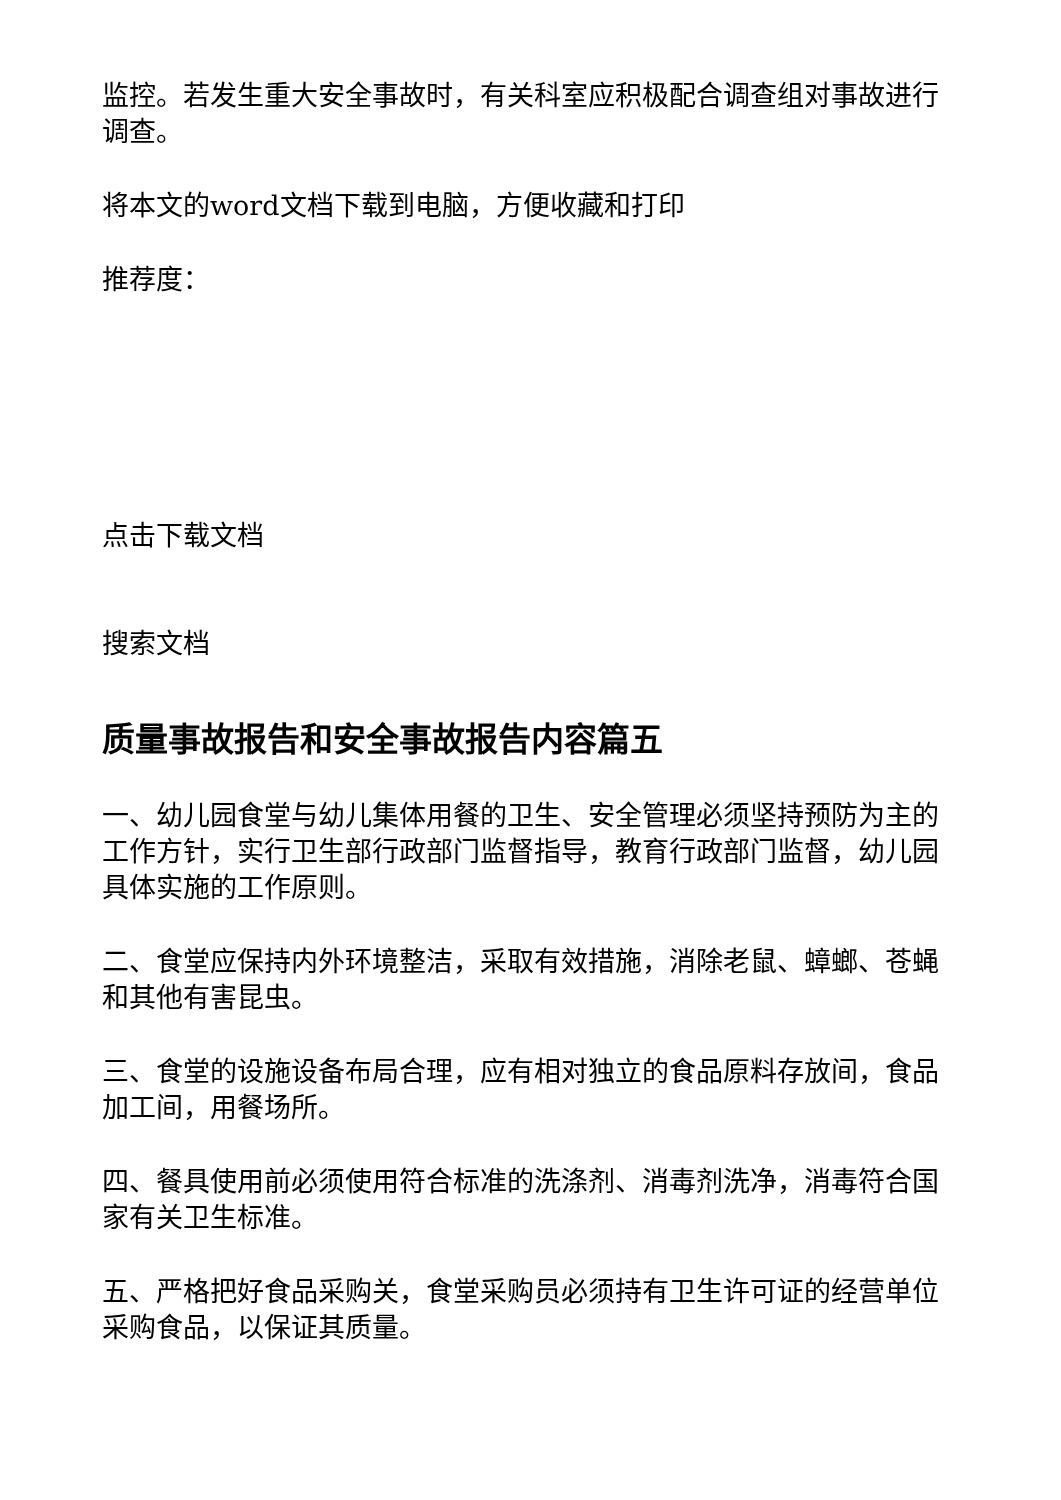监控。若发生重大安全事故时，有关科室应积极配合调查组对事故进行调查。
将本文的word文档下载到电脑，方便收藏和打印
推荐度：
点击下载文档
搜索文档
质量事故报告和安全事故报告内容篇五
一、幼儿园食堂与幼儿集体用餐的卫生、安全管理必须坚持预防为主的工作方针，实行卫生部行政部门监督指导，教育行政部门监督，幼儿园具体实施的工作原则。
二、食堂应保持内外环境整洁，采取有效措施，消除老鼠、蟑螂、苍蝇和其他有害昆虫。
三、食堂的设施设备布局合理，应有相对独立的食品原料存放间，食品加工间，用餐场所。
四、餐具使用前必须使用符合标准的洗涤剂、消毒剂洗净，消毒符合国家有关卫生标准。
五、严格把好食品采购关，食堂采购员必须持有卫生许可证的经营单位采购食品，以保证其质量。